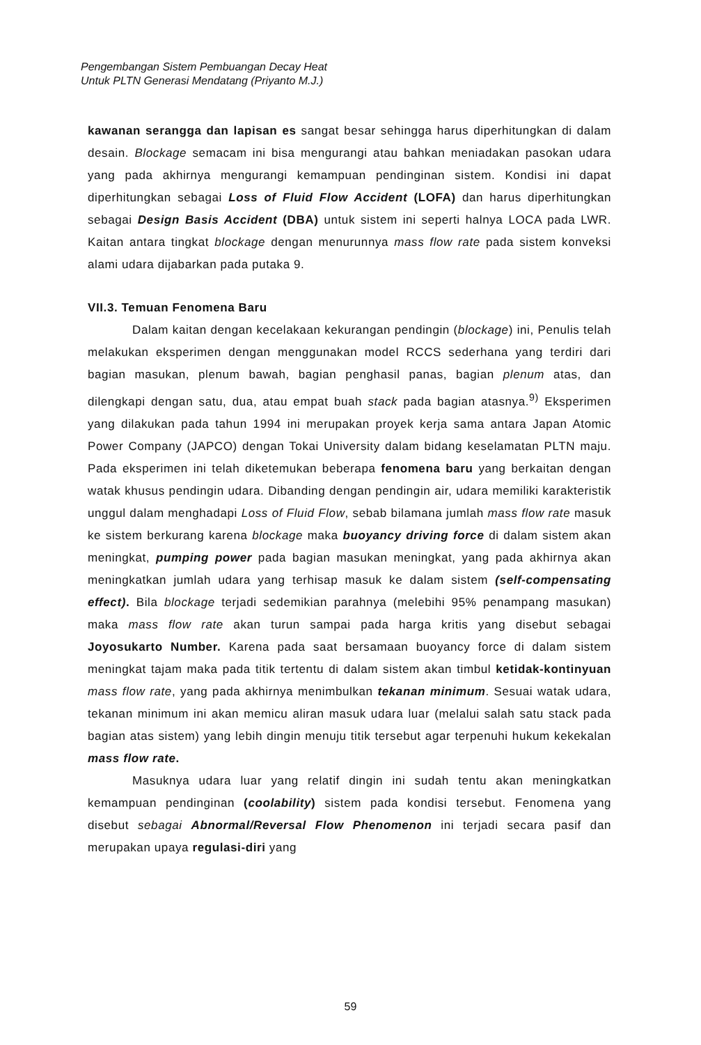Pengembangan Sistem Pembuangan Decay Heat
Untuk PLTN Generasi Mendatang (Priyanto M.J.)
kawanan serangga dan lapisan es sangat besar sehingga harus diperhitungkan di dalam desain. Blockage semacam ini bisa mengurangi atau bahkan meniadakan pasokan udara yang pada akhirnya mengurangi kemampuan pendinginan sistem. Kondisi ini dapat diperhitungkan sebagai Loss of Fluid Flow Accident (LOFA) dan harus diperhitungkan sebagai Design Basis Accident (DBA) untuk sistem ini seperti halnya LOCA pada LWR. Kaitan antara tingkat blockage dengan menurunnya mass flow rate pada sistem konveksi alami udara dijabarkan pada putaka 9.
VII.3. Temuan Fenomena Baru
Dalam kaitan dengan kecelakaan kekurangan pendingin (blockage) ini, Penulis telah melakukan eksperimen dengan menggunakan model RCCS sederhana yang terdiri dari bagian masukan, plenum bawah, bagian penghasil panas, bagian plenum atas, dan dilengkapi dengan satu, dua, atau empat buah stack pada bagian atasnya.<sup>9)</sup> Eksperimen yang dilakukan pada tahun 1994 ini merupakan proyek kerja sama antara Japan Atomic Power Company (JAPCO) dengan Tokai University dalam bidang keselamatan PLTN maju. Pada eksperimen ini telah diketemukan beberapa fenomena baru yang berkaitan dengan watak khusus pendingin udara. Dibanding dengan pendingin air, udara memiliki karakteristik unggul dalam menghadapi Loss of Fluid Flow, sebab bilamana jumlah mass flow rate masuk ke sistem berkurang karena blockage maka buoyancy driving force di dalam sistem akan meningkat, pumping power pada bagian masukan meningkat, yang pada akhirnya akan meningkatkan jumlah udara yang terhisap masuk ke dalam sistem (self-compensating effect). Bila blockage terjadi sedemikian parahnya (melebihi 95% penampang masukan) maka mass flow rate akan turun sampai pada harga kritis yang disebut sebagai Joyosukarto Number. Karena pada saat bersamaan buoyancy force di dalam sistem meningkat tajam maka pada titik tertentu di dalam sistem akan timbul ketidak-kontinyuan mass flow rate, yang pada akhirnya menimbulkan tekanan minimum. Sesuai watak udara, tekanan minimum ini akan memicu aliran masuk udara luar (melalui salah satu stack pada bagian atas sistem) yang lebih dingin menuju titik tersebut agar terpenuhi hukum kekekalan mass flow rate.
Masuknya udara luar yang relatif dingin ini sudah tentu akan meningkatkan kemampuan pendinginan (coolability) sistem pada kondisi tersebut. Fenomena yang disebut sebagai Abnormal/Reversal Flow Phenomenon ini terjadi secara pasif dan merupakan upaya regulasi-diri yang
59